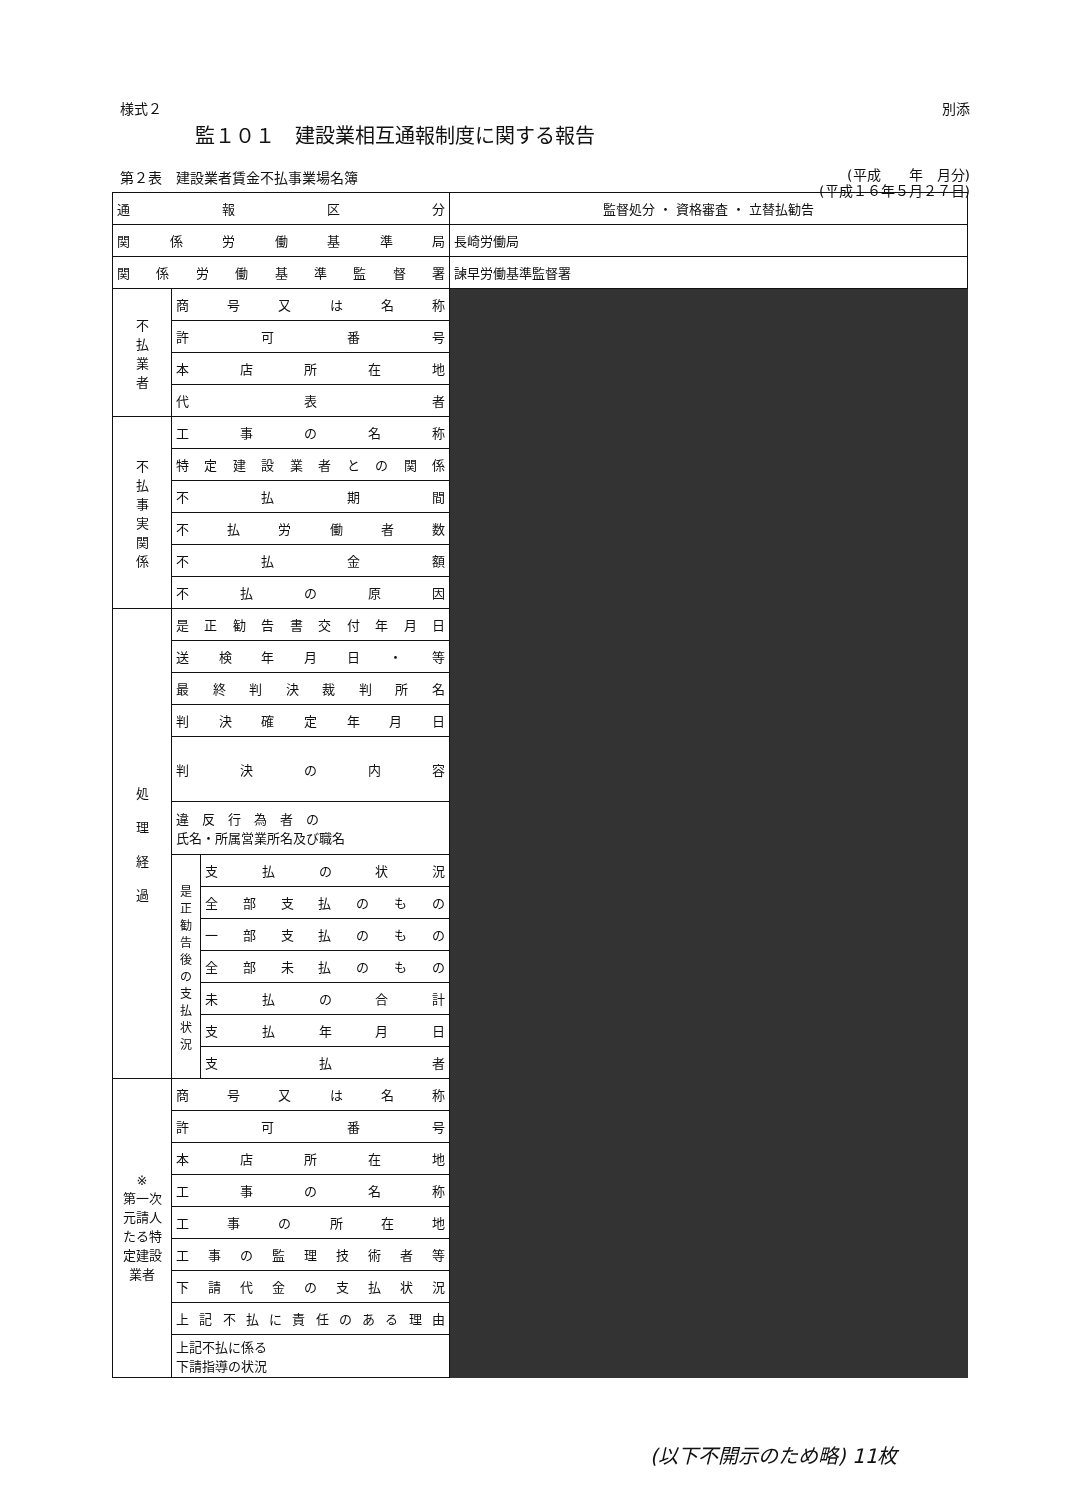様式２ 別添
監１０１　建設業相互通報制度に関する報告
第２表　建設業者賃金不払事業場名簿 (平成　　年　月分)
(平成１６年５月２７日)
| 通報区分 | | | 監督処分 ・ 資格審査 ・ 立替払勧告 |
| 関係労働基準局 | | | 長崎労働局 |
| 関係労働基準監督署 | | | 諫早労働基準監督署 |
| 不 払 業 者 | 商号又は名称 | | |
| | 許可番号 | | |
| | 本店所在地 | | |
| | 代表者 | | |
| 不 払 事 実 関 係 | 工事の名称 | | |
| | 特定建設業者との関係 | | |
| | 不払期間 | | |
| | 不払労働者数 | | |
| | 不払金額 | | |
| | 不払の原因 | | |
| 処 理 経 過 | 是正勧告書交付年月日 | | |
| | 送検年月日・等 | | |
| | 最終判決裁判所名 | | |
| | 判決確定年月日 | | |
| | 判決の内容 | | |
| | 違 反 行 為 者 の 氏名・所属営業所名及び職名 | | |
| | 是正勧告後の支払状況 | 支払の状況 | |
| | | 全部支払のもの | |
| | | 一部支払のもの | |
| | | 全部未払のもの | |
| | | 未払の合計 | |
| | | 支払年月日 | |
| | | 支払者 | |
| ※ 第一次元請人たる特定建設業者 | 商号又は名称 | | |
| | 許可番号 | | |
| | 本店所在地 | | |
| | 工事の名称 | | |
| | 工事の所在地 | | |
| | 工事の監理技術者等 | | |
| | 下請代金の支払状況 | | |
| | 上記不払に責任のある理由 | | |
| | 上記不払に係る 下請指導の状況 | | |
(以下不開示のため略) 11枚